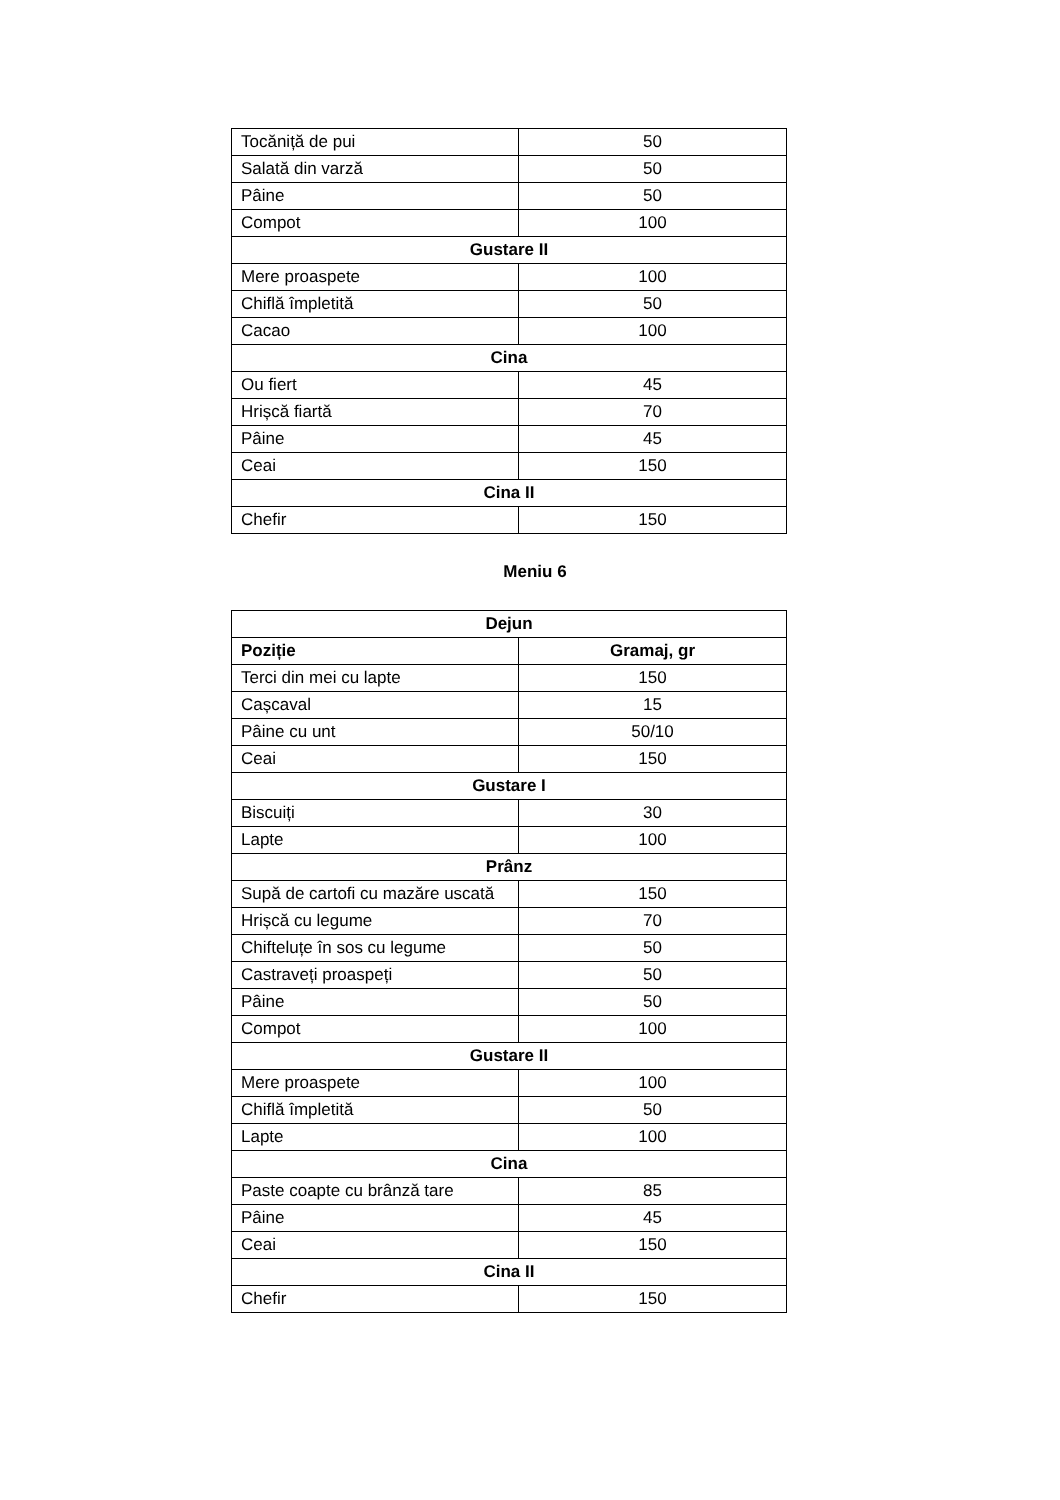| Tocăniță de pui | 50 |
| Salată din varză | 50 |
| Pâine | 50 |
| Compot | 100 |
| Gustare II | |
| Mere proaspete | 100 |
| Chiflă împletită | 50 |
| Cacao | 100 |
| Cina | |
| Ou fiert | 45 |
| Hrișcă fiartă | 70 |
| Pâine | 45 |
| Ceai | 150 |
| Cina II | |
| Chefir | 150 |
Meniu 6
| Dejun | |
| --- | --- |
| Poziție | Gramaj, gr |
| Terci din mei cu lapte | 150 |
| Cașcaval | 15 |
| Pâine cu unt | 50/10 |
| Ceai | 150 |
| Gustare I | |
| Biscuiți | 30 |
| Lapte | 100 |
| Prânz | |
| Supă de cartofi cu mazăre uscată | 150 |
| Hrișcă cu legume | 70 |
| Chifteluțe în sos cu legume | 50 |
| Castraveți proaspeți | 50 |
| Pâine | 50 |
| Compot | 100 |
| Gustare II | |
| Mere proaspete | 100 |
| Chiflă împletită | 50 |
| Lapte | 100 |
| Cina | |
| Paste coapte cu brânză tare | 85 |
| Pâine | 45 |
| Ceai | 150 |
| Cina II | |
| Chefir | 150 |